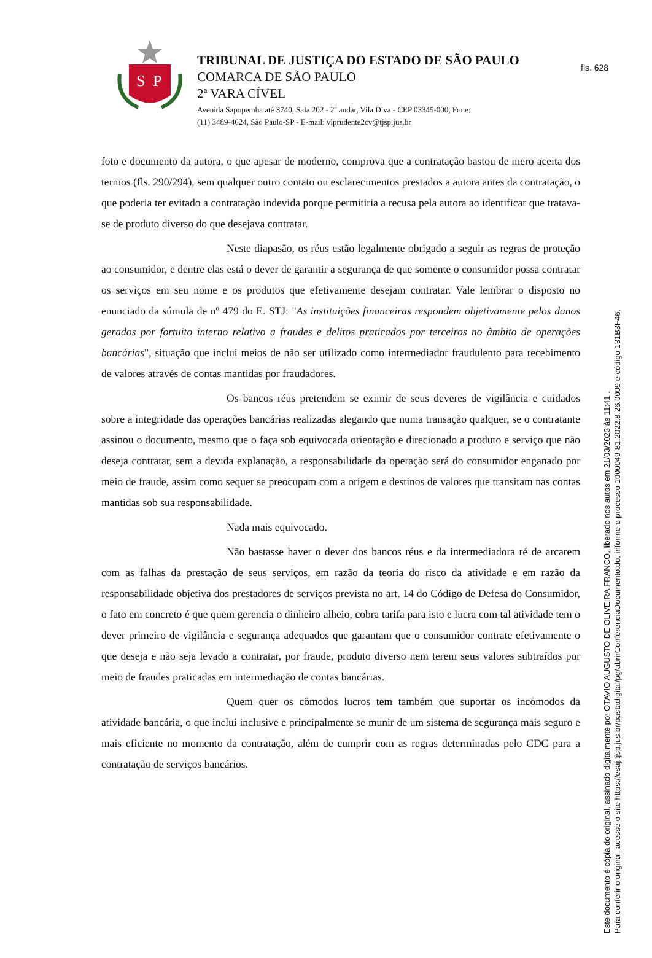fls. 628
S
P
TRIBUNAL DE JUSTIÇA DO ESTADO DE SÃO PAULO
COMARCA DE SÃO PAULO
2ª VARA CÍVEL
Avenida Sapopemba até 3740, Sala 202 - 2º andar, Vila Diva - CEP 03345-000, Fone:
(11) 3489-4624, São Paulo-SP - E-mail: vlprudente2cv@tjsp.jus.br
foto e documento da autora, o que apesar de moderno, comprova que a contratação bastou de mero aceita dos termos (fls. 290/294), sem qualquer outro contato ou esclarecimentos prestados a autora antes da contratação, o que poderia ter evitado a contratação indevida porque permitiria a recusa pela autora ao identificar que tratava-se de produto diverso do que desejava contratar.
Neste diapasão, os réus estão legalmente obrigado a seguir as regras de proteção ao consumidor, e dentre elas está o dever de garantir a segurança de que somente o consumidor possa contratar os serviços em seu nome e os produtos que efetivamente desejam contratar. Vale lembrar o disposto no enunciado da súmula de nº 479 do E. STJ: "As instituições financeiras respondem objetivamente pelos danos gerados por fortuito interno relativo a fraudes e delitos praticados por terceiros no âmbito de operações bancárias", situação que inclui meios de não ser utilizado como intermediador fraudulento para recebimento de valores através de contas mantidas por fraudadores.
Os bancos réus pretendem se eximir de seus deveres de vigilância e cuidados sobre a integridade das operações bancárias realizadas alegando que numa transação qualquer, se o contratante assinou o documento, mesmo que o faça sob equivocada orientação e direcionado a produto e serviço que não deseja contratar, sem a devida explanação, a responsabilidade da operação será do consumidor enganado por meio de fraude, assim como sequer se preocupam com a origem e destinos de valores que transitam nas contas mantidas sob sua responsabilidade.
Nada mais equivocado.
Não bastasse haver o dever dos bancos réus e da intermediadora ré de arcarem com as falhas da prestação de seus serviços, em razão da teoria do risco da atividade e em razão da responsabilidade objetiva dos prestadores de serviços prevista no art. 14 do Código de Defesa do Consumidor, o fato em concreto é que quem gerencia o dinheiro alheio, cobra tarifa para isto e lucra com tal atividade tem o dever primeiro de vigilância e segurança adequados que garantam que o consumidor contrate efetivamente o que deseja e não seja levado a contratar, por fraude, produto diverso nem terem seus valores subtraídos por meio de fraudes praticadas em intermediação de contas bancárias.
Quem quer os cômodos lucros tem também que suportar os incômodos da atividade bancária, o que inclui inclusive e principalmente se munir de um sistema de segurança mais seguro e mais eficiente no momento da contratação, além de cumprir com as regras determinadas pelo CDC para a contratação de serviços bancários.
Este documento é cópia do original, assinado digitalmente por OTAVIO AUGUSTO DE OLIVEIRA FRANCO, liberado nos autos em 21/03/2023 às 11:41 .
Para conferir o original, acesse o site https://esaj.tjsp.jus.br/pastadigital/pg/abrirConferenciaDocumento.do, informe o processo 1000049-81.2022.8.26.0009 e código 131B3F46.